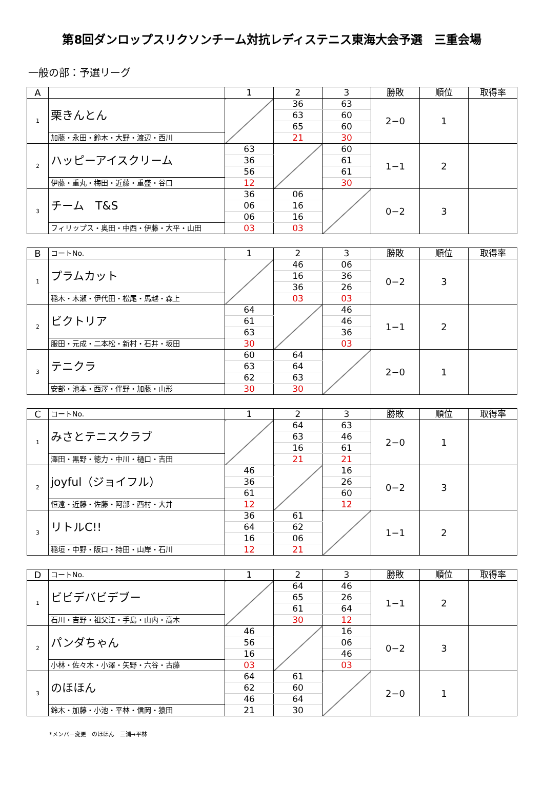第8回ダンロップスリクソンチーム対抗レディステニス東海大会予選　三重会場
一般の部：予選リーグ
| A | | 1 | 2 | 3 | 勝敗 | 順位 | 取得率 |
| --- | --- | --- | --- | --- | --- | --- | --- |
| 1 | 栗きんとん | | 36 | 63 | 2−0 | 1 | |
| | | | 63 | 60 | | | |
| | | | 65 | 60 | | | |
| | 加藤・永田・鈴木・大野・渡辺・西川 | | 21 | 30 | | | |
| 2 | ハッピーアイスクリーム | 63 | | 60 | 1−1 | 2 | |
| | | 36 | | 61 | | | |
| | | 56 | | 61 | | | |
| | 伊藤・重丸・梅田・近藤・重盛・谷口 | 12 | | 30 | | | |
| 3 | チーム T&S | 36 | 06 | | 0−2 | 3 | |
| | | 06 | 16 | | | | |
| | | 06 | 16 | | | | |
| | フィリップス・奥田・中西・伊藤・大平・山田 | 03 | 03 | | | | |
| B | コートNo. | 1 | 2 | 3 | 勝敗 | 順位 | 取得率 |
| --- | --- | --- | --- | --- | --- | --- | --- |
| 1 | プラムカット | | 46 | 06 | 0−2 | 3 | |
| | | | 16 | 36 | | | |
| | | | 36 | 26 | | | |
| | 稲木・木瀬・伊代田・松尾・馬越・森上 | | 03 | 03 | | | |
| 2 | ビクトリア | 64 | | 46 | 1−1 | 2 | |
| | | 61 | | 46 | | | |
| | | 63 | | 36 | | | |
| | 服田・元成・二本松・新村・石井・坂田 | 30 | | 03 | | | |
| 3 | テニクラ | 60 | 64 | | 2−0 | 1 | |
| | | 63 | 64 | | | | |
| | | 62 | 63 | | | | |
| | 安部・池本・西澤・伴野・加藤・山形 | 30 | 30 | | | | |
| C | コートNo. | 1 | 2 | 3 | 勝敗 | 順位 | 取得率 |
| --- | --- | --- | --- | --- | --- | --- | --- |
| 1 | みさとテニスクラブ | | 64 | 63 | 2−0 | 1 | |
| | | | 63 | 46 | | | |
| | | | 16 | 61 | | | |
| | 澤田・黒野・徳力・中川・樋口・吉田 | | 21 | 21 | | | |
| 2 | joyful（ジョイフル） | 46 | | 16 | 0−2 | 3 | |
| | | 36 | | 26 | | | |
| | | 61 | | 60 | | | |
| | 恒遠・近藤・佐藤・阿部・西村・大井 | 12 | | 12 | | | |
| 3 | リトルC!! | 36 | 61 | | 1−1 | 2 | |
| | | 64 | 62 | | | | |
| | | 16 | 06 | | | | |
| | 稲垣・中野・阪口・持田・山岸・石川 | 12 | 21 | | | | |
| D | コートNo. | 1 | 2 | 3 | 勝敗 | 順位 | 取得率 |
| --- | --- | --- | --- | --- | --- | --- | --- |
| 1 | ビビデバビデブー | | 64 | 46 | 1−1 | 2 | |
| | | | 65 | 26 | | | |
| | | | 61 | 64 | | | |
| | 石川・吉野・祖父江・手島・山内・高木 | | 30 | 12 | | | |
| 2 | パンダちゃん | 46 | | 16 | 0−2 | 3 | |
| | | 56 | | 06 | | | |
| | | 16 | | 46 | | | |
| | 小林・佐々木・小澤・矢野・六谷・古藤 | 03 | | 03 | | | |
| 3 | のほほん | 64 | 61 | | 2−0 | 1 | |
| | | 62 | 60 | | | | |
| | | 46 | 64 | | | | |
| | 鈴木・加藤・小池・平林・信岡・猿田 | 21 | 30 | | | | |
*メンバー変更　のほほん　三浦→平林